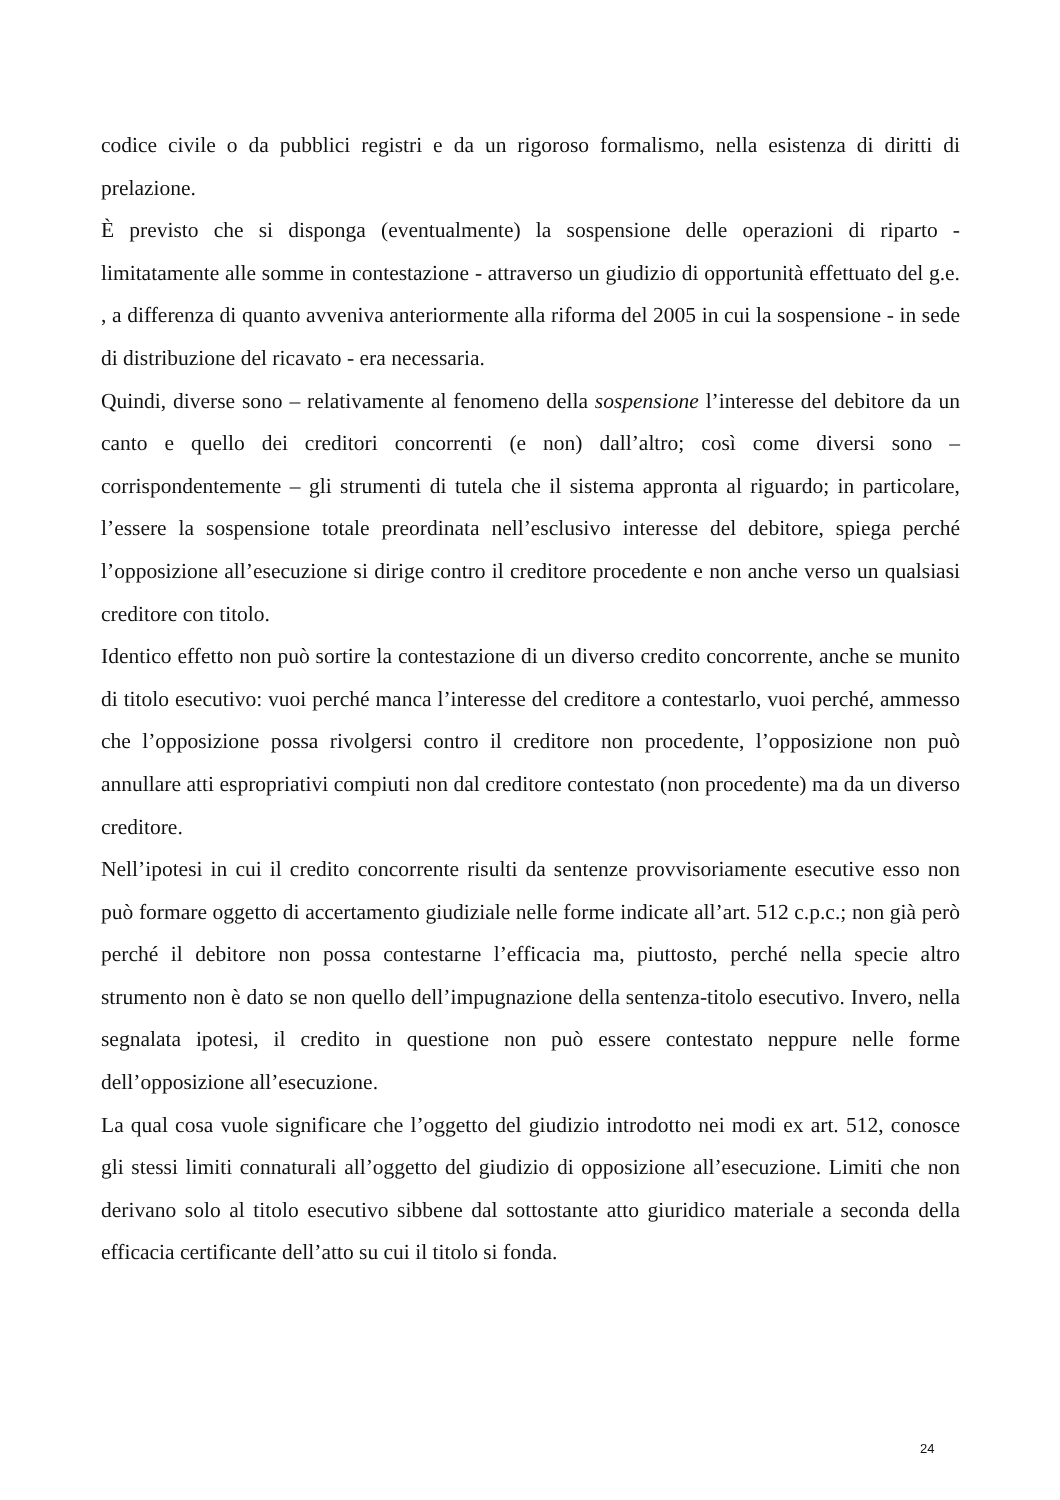codice civile o da pubblici registri e da un rigoroso formalismo, nella esistenza di diritti di prelazione.
È previsto che si disponga (eventualmente) la sospensione delle operazioni di riparto - limitatamente alle somme in contestazione - attraverso un giudizio di opportunità effettuato del g.e. , a differenza di quanto avveniva anteriormente alla riforma del 2005 in cui la sospensione - in sede di distribuzione del ricavato - era necessaria.
Quindi, diverse sono – relativamente al fenomeno della sospensione l’interesse del debitore da un canto e quello dei creditori concorrenti (e non) dall’altro; così come diversi sono – corrispondentemente – gli strumenti di tutela che il sistema appronta al riguardo; in particolare, l’essere la sospensione totale preordinata nell’esclusivo interesse del debitore, spiega perché l’opposizione all’esecuzione si dirige contro il creditore procedente e non anche verso un qualsiasi creditore con titolo.
Identico effetto non può sortire la contestazione di un diverso credito concorrente, anche se munito di titolo esecutivo: vuoi perché manca l’interesse del creditore a contestarlo, vuoi perché, ammesso che l’opposizione possa rivolgersi contro il creditore non procedente, l’opposizione non può annullare atti espropriativi compiuti non dal creditore contestato (non procedente) ma da un diverso creditore.
Nell’ipotesi in cui il credito concorrente risulti da sentenze provvisoriamente esecutive esso non può formare oggetto di accertamento giudiziale nelle forme indicate all’art. 512 c.p.c.; non già però perché il debitore non possa contestarne l’efficacia ma, piuttosto, perché nella specie altro strumento non è dato se non quello dell’impugnazione della sentenza-titolo esecutivo. Invero, nella segnalata ipotesi, il credito in questione non può essere contestato neppure nelle forme dell’opposizione all’esecuzione.
La qual cosa vuole significare che l’oggetto del giudizio introdotto nei modi ex art. 512, conosce gli stessi limiti connaturali all’oggetto del giudizio di opposizione all’esecuzione. Limiti che non derivano solo al titolo esecutivo sibbene dal sottostante atto giuridico materiale a seconda della efficacia certificante dell’atto su cui il titolo si fonda.
24